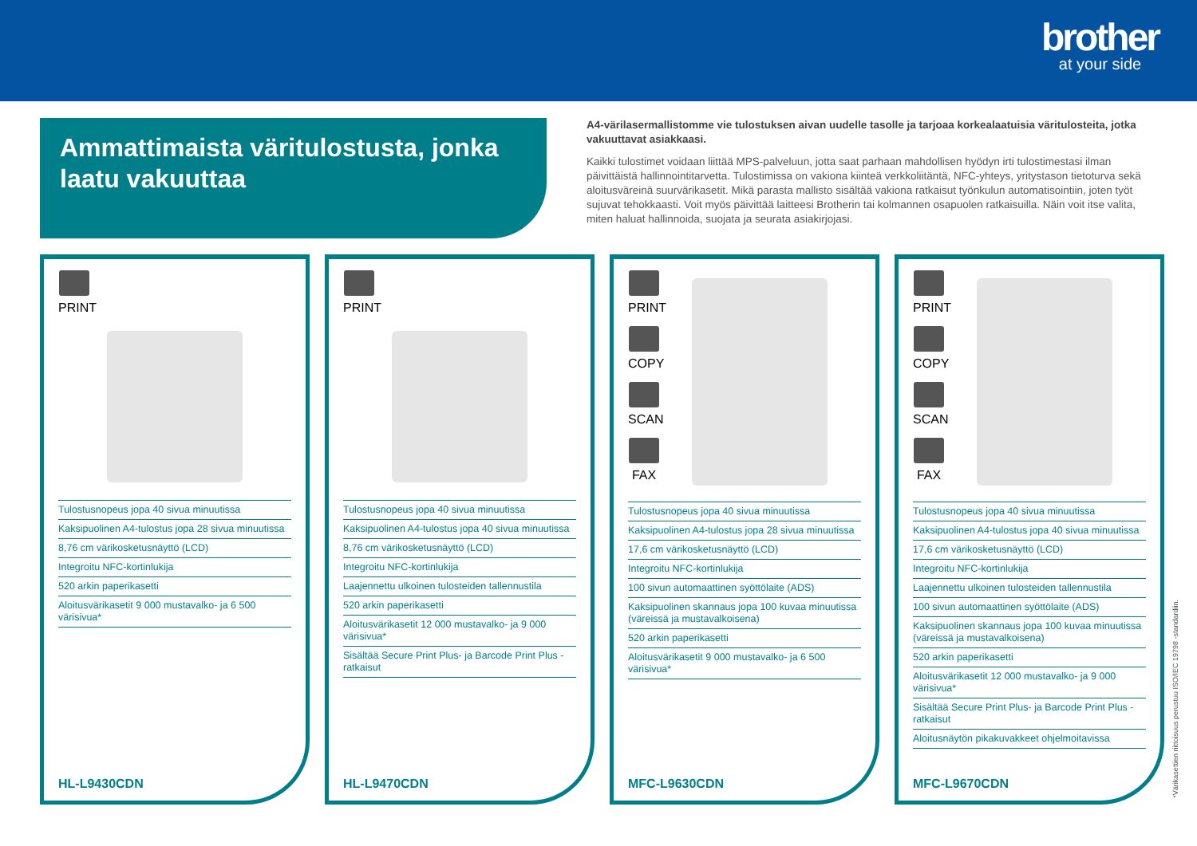brother
at your side
Ammattimaista väritulostusta, jonka laatu vakuuttaa
A4-värilasermallistomme vie tulostuksen aivan uudelle tasolle ja tarjoaa korkealaatuisia väritulosteita, jotka vakuuttavat asiakkaasi.
Kaikki tulostimet voidaan liittää MPS-palveluun, jotta saat parhaan mahdollisen hyödyn irti tulostimestasi ilman päivittäistä hallinnointitarvetta. Tulostimissa on vakiona kiinteä verkkoliitäntä, NFC-yhteys, yritystason tietoturva sekä aloitusväreinä suurvärikasetit. Mikä parasta mallisto sisältää vakiona ratkaisut työnkulun automatisointiin, joten työt sujuvat tehokkaasti. Voit myös päivittää laitteesi Brotherin tai kolmannen osapuolen ratkaisuilla. Näin voit itse valita, miten haluat hallinnoida, suojata ja seurata asiakirjojasi.
PRINT
Tulostusnopeus jopa 40 sivua minuutissa
Kaksipuolinen A4-tulostus jopa 28 sivua minuutissa
8,76 cm värikosketusnäyttö (LCD)
Integroitu NFC-kortinlukija
520 arkin paperikasetti
Aloitusvärikasetit 9 000 mustavalko- ja 6 500 värisivua*
HL-L9430CDN
PRINT
Tulostusnopeus jopa 40 sivua minuutissa
Kaksipuolinen A4-tulostus jopa 40 sivua minuutissa
8,76 cm värikosketusnäyttö (LCD)
Integroitu NFC-kortinlukija
Laajennettu ulkoinen tulosteiden tallennustila
520 arkin paperikasetti
Aloitusvärikasetit 12 000 mustavalko- ja 9 000 värisivua*
Sisältää Secure Print Plus- ja Barcode Print Plus -ratkaisut
HL-L9470CDN
PRINT
COPY
SCAN
FAX
Tulostusnopeus jopa 40 sivua minuutissa
Kaksipuolinen A4-tulostus jopa 28 sivua minuutissa
17,6 cm värikosketusnäyttö (LCD)
Integroitu NFC-kortinlukija
100 sivun automaattinen syöttölaite (ADS)
Kaksipuolinen skannaus jopa 100 kuvaa minuutissa (väreissä ja mustavalkoisena)
520 arkin paperikasetti
Aloitusvärikasetit 9 000 mustavalko- ja 6 500 värisivua*
MFC-L9630CDN
PRINT
COPY
SCAN
FAX
Tulostusnopeus jopa 40 sivua minuutissa
Kaksipuolinen A4-tulostus jopa 40 sivua minuutissa
17,6 cm värikosketusnäyttö (LCD)
Integroitu NFC-kortinlukija
Laajennettu ulkoinen tulosteiden tallennustila
100 sivun automaattinen syöttölaite (ADS)
Kaksipuolinen skannaus jopa 100 kuvaa minuutissa (väreissä ja mustavalkoisena)
520 arkin paperikasetti
Aloitusvärikasetit 12 000 mustavalko- ja 9 000 värisivua*
Sisältää Secure Print Plus- ja Barcode Print Plus -ratkaisut
Aloitusnäytön pikakuvakkeet ohjelmoitavissa
MFC-L9670CDN
*Värikasettien riittoisuus perustuu ISO/IEC 19798 -standardiin.